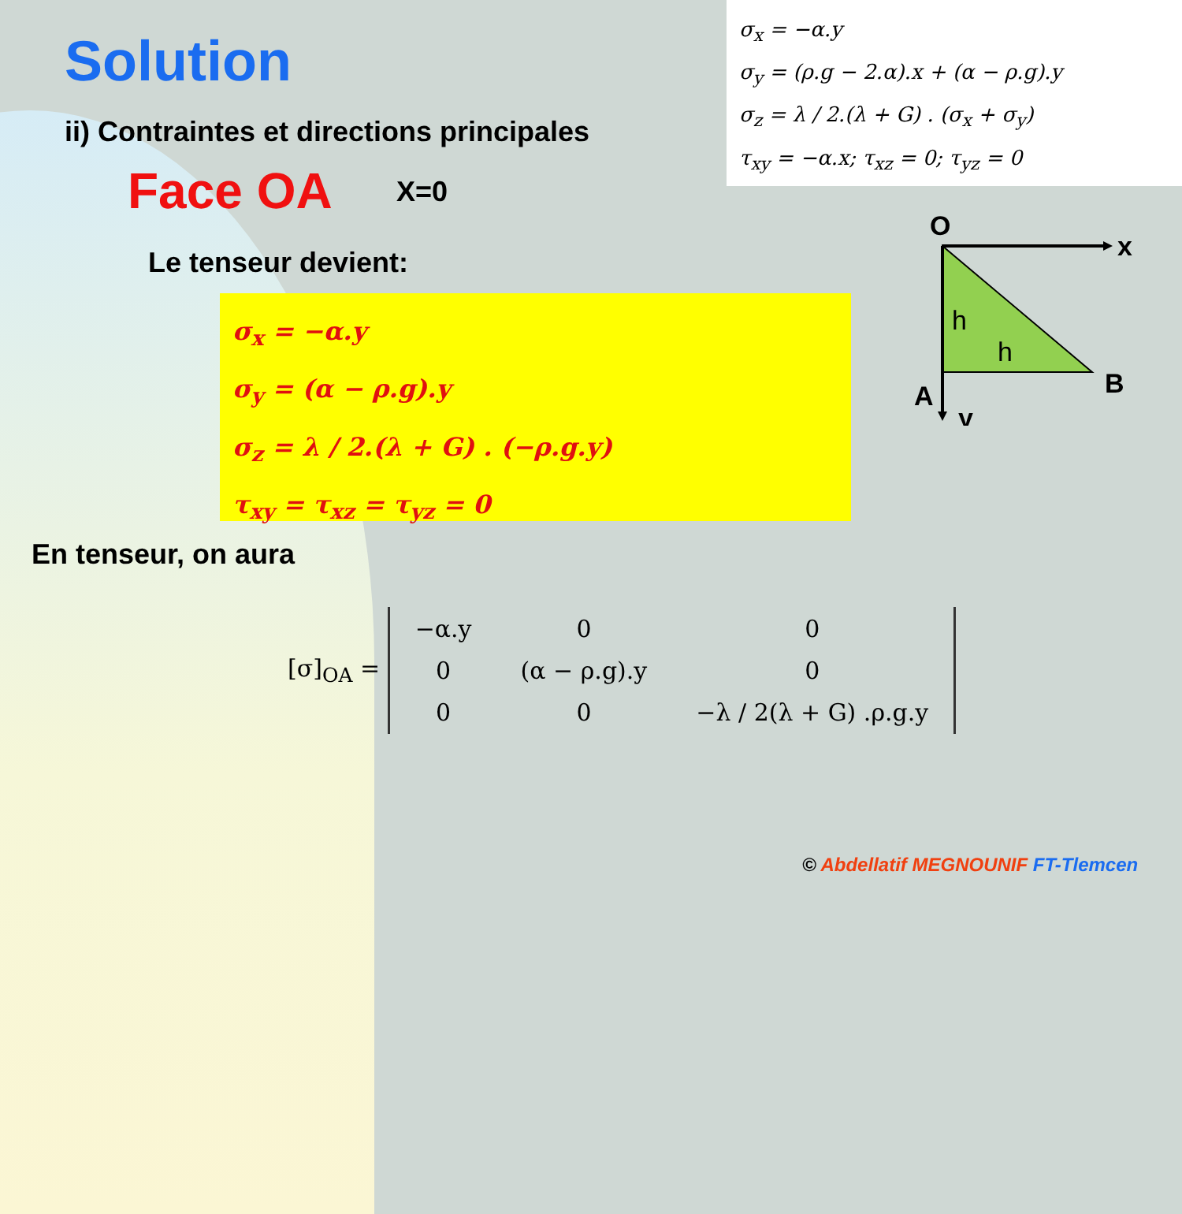σ<sub>x</sub> = −α.y
σ<sub>y</sub> = (ρ.g − 2.α).x + (α − ρ.g).y
σ<sub>z</sub> = λ / 2.(λ + G) . (σ<sub>x</sub> + σ<sub>y</sub>)
τ<sub>xy</sub> = −α.x; τ<sub>xz</sub> = 0; τ<sub>yz</sub> = 0
Solution
ii) Contraintes et directions principales
Face OA X=0
Le tenseur devient:
O
x
B
A
y
h
h
σ<sub>x</sub> = −α.y
σ<sub>y</sub> = (α − ρ.g).y
σ<sub>z</sub> = λ / 2.(λ + G) . (−ρ.g.y)
τ<sub>xy</sub> = τ<sub>xz</sub> = τ<sub>yz</sub> = 0
En tenseur, on aura
[σ]<sub>OA</sub> =
| −α.y | 0 | 0 |
| 0 | (α − ρ.g).y | 0 |
| 0 | 0 | −λ / 2(λ + G) .ρ.g.y |
© Abdellatif MEGNOUNIF FT-Tlemcen